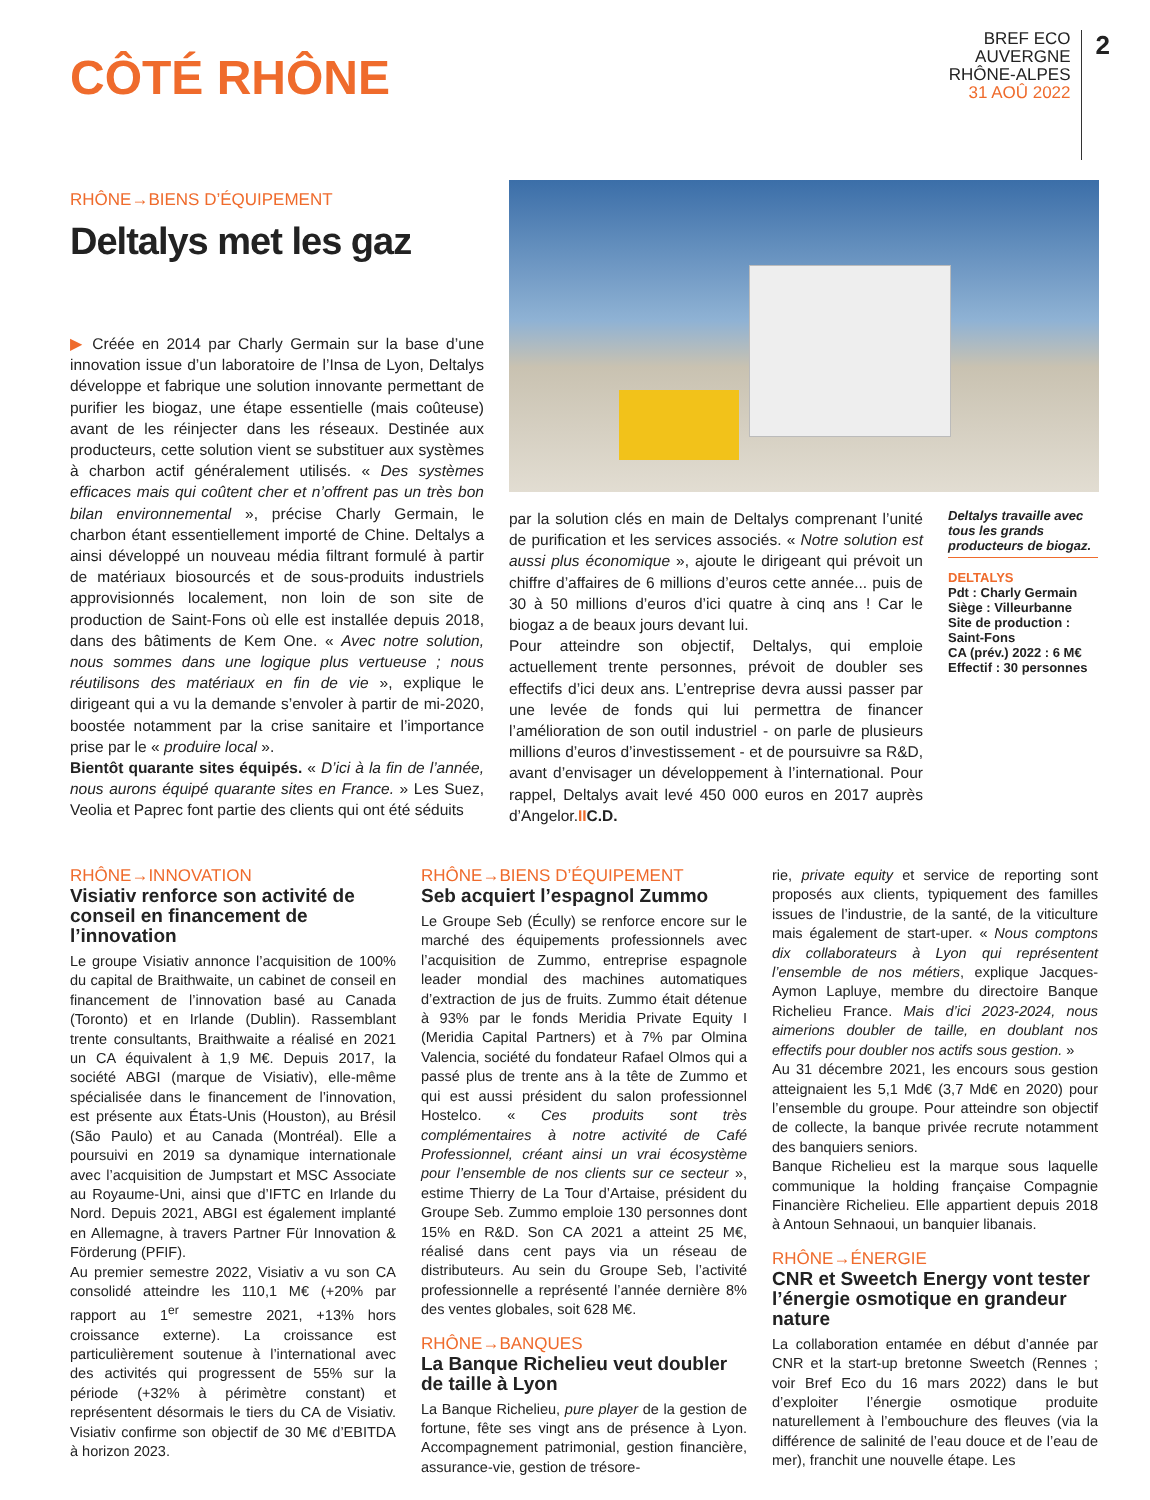CÔTÉ RHÔNE
BREF ECO
AUVERGNE
RHÔNE-ALPES
31 AOÛ 2022
2
RHÔNE→BIENS D’ÉQUIPEMENT
Deltalys met les gaz
▶ Créée en 2014 par Charly Germain sur la base d’une innovation issue d’un laboratoire de l’Insa de Lyon, Deltalys développe et fabrique une solution innovante permettant de purifier les biogaz, une étape essentielle (mais coûteuse) avant de les réinjecter dans les réseaux. Destinée aux producteurs, cette solution vient se substituer aux systèmes à charbon actif généralement utilisés. « Des systèmes efficaces mais qui coûtent cher et n’offrent pas un très bon bilan environnemental », précise Charly Germain, le charbon étant essentiellement importé de Chine. Deltalys a ainsi développé un nouveau média filtrant formulé à partir de matériaux biosourcés et de sous-produits industriels approvisionnés localement, non loin de son site de production de Saint-Fons où elle est installée depuis 2018, dans des bâtiments de Kem One. « Avec notre solution, nous sommes dans une logique plus vertueuse ; nous réutilisons des matériaux en fin de vie », explique le dirigeant qui a vu la demande s’envoler à partir de mi-2020, boostée notamment par la crise sanitaire et l’importance prise par le « produire local ».
Bientôt quarante sites équipés. « D’ici à la fin de l’année, nous aurons équipé quarante sites en France. » Les Suez, Veolia et Paprec font partie des clients qui ont été séduits
par la solution clés en main de Deltalys comprenant l’unité de purification et les services associés. « Notre solution est aussi plus économique », ajoute le dirigeant qui prévoit un chiffre d’affaires de 6 millions d’euros cette année... puis de 30 à 50 millions d’euros d’ici quatre à cinq ans ! Car le biogaz a de beaux jours devant lui.
Pour atteindre son objectif, Deltalys, qui emploie actuellement trente personnes, prévoit de doubler ses effectifs d’ici deux ans. L’entreprise devra aussi passer par une levée de fonds qui lui permettra de financer l’amélioration de son outil industriel - on parle de plusieurs millions d’euros d’investissement - et de poursuivre sa R&D, avant d’envisager un développement à l’international. Pour rappel, Deltalys avait levé 450 000 euros en 2017 auprès d’Angelor.II C.D.
Deltalys travaille avec tous les grands producteurs de biogaz.
DELTALYS
Pdt : Charly Germain
Siège : Villeurbanne
Site de production : Saint-Fons
CA (prév.) 2022 : 6 M€
Effectif : 30 personnes
RHÔNE→INNOVATION
Visiativ renforce son activité de conseil en financement de l’innovation
Le groupe Visiativ annonce l’acquisition de 100% du capital de Braithwaite, un cabinet de conseil en financement de l’innovation basé au Canada (Toronto) et en Irlande (Dublin). Rassemblant trente consultants, Braithwaite a réalisé en 2021 un CA équivalent à 1,9 M€. Depuis 2017, la société ABGI (marque de Visiativ), elle-même spécialisée dans le financement de l’innovation, est présente aux États-Unis (Houston), au Brésil (São Paulo) et au Canada (Montréal). Elle a poursuivi en 2019 sa dynamique internationale avec l’acquisition de Jumpstart et MSC Associate au Royaume-Uni, ainsi que d’IFTC en Irlande du Nord. Depuis 2021, ABGI est également implanté en Allemagne, à travers Partner Für Innovation & Förderung (PFIF).
Au premier semestre 2022, Visiativ a vu son CA consolidé atteindre les 110,1 M€ (+20% par rapport au 1<sup>er</sup> semestre 2021, +13% hors croissance externe). La croissance est particulièrement soutenue à l’international avec des activités qui progressent de 55% sur la période (+32% à périmètre constant) et représentent désormais le tiers du CA de Visiativ. Visiativ confirme son objectif de 30 M€ d’EBITDA à horizon 2023.
RHÔNE→BIENS D’ÉQUIPEMENT
Seb acquiert l’espagnol Zummo
Le Groupe Seb (Écully) se renforce encore sur le marché des équipements professionnels avec l’acquisition de Zummo, entreprise espagnole leader mondial des machines automatiques d’extraction de jus de fruits. Zummo était détenue à 93% par le fonds Meridia Private Equity I (Meridia Capital Partners) et à 7% par Olmina Valencia, société du fondateur Rafael Olmos qui a passé plus de trente ans à la tête de Zummo et qui est aussi président du salon professionnel Hostelco. « Ces produits sont très complémentaires à notre activité de Café Professionnel, créant ainsi un vrai écosystème pour l’ensemble de nos clients sur ce secteur », estime Thierry de La Tour d’Artaise, président du Groupe Seb. Zummo emploie 130 personnes dont 15% en R&D. Son CA 2021 a atteint 25 M€, réalisé dans cent pays via un réseau de distributeurs. Au sein du Groupe Seb, l’activité professionnelle a représenté l’année dernière 8% des ventes globales, soit 628 M€.
RHÔNE→BANQUES
La Banque Richelieu veut doubler de taille à Lyon
La Banque Richelieu, pure player de la gestion de fortune, fête ses vingt ans de présence à Lyon. Accompagnement patrimonial, gestion financière, assurance-vie, gestion de trésore-
rie, private equity et service de reporting sont proposés aux clients, typiquement des familles issues de l’industrie, de la santé, de la viticulture mais également de start-uper. « Nous comptons dix collaborateurs à Lyon qui représentent l’ensemble de nos métiers, explique Jacques-Aymon Lapluye, membre du directoire Banque Richelieu France. Mais d’ici 2023-2024, nous aimerions doubler de taille, en doublant nos effectifs pour doubler nos actifs sous gestion. »
Au 31 décembre 2021, les encours sous gestion atteignaient les 5,1 Md€ (3,7 Md€ en 2020) pour l’ensemble du groupe. Pour atteindre son objectif de collecte, la banque privée recrute notamment des banquiers seniors.
Banque Richelieu est la marque sous laquelle communique la holding française Compagnie Financière Richelieu. Elle appartient depuis 2018 à Antoun Sehnaoui, un banquier libanais.
RHÔNE→ÉNERGIE
CNR et Sweetch Energy vont tester l’énergie osmotique en grandeur nature
La collaboration entamée en début d’année par CNR et la start-up bretonne Sweetch (Rennes ; voir Bref Eco du 16 mars 2022) dans le but d’exploiter l’énergie osmotique produite naturellement à l’embouchure des fleuves (via la différence de salinité de l’eau douce et de l’eau de mer), franchit une nouvelle étape. Les